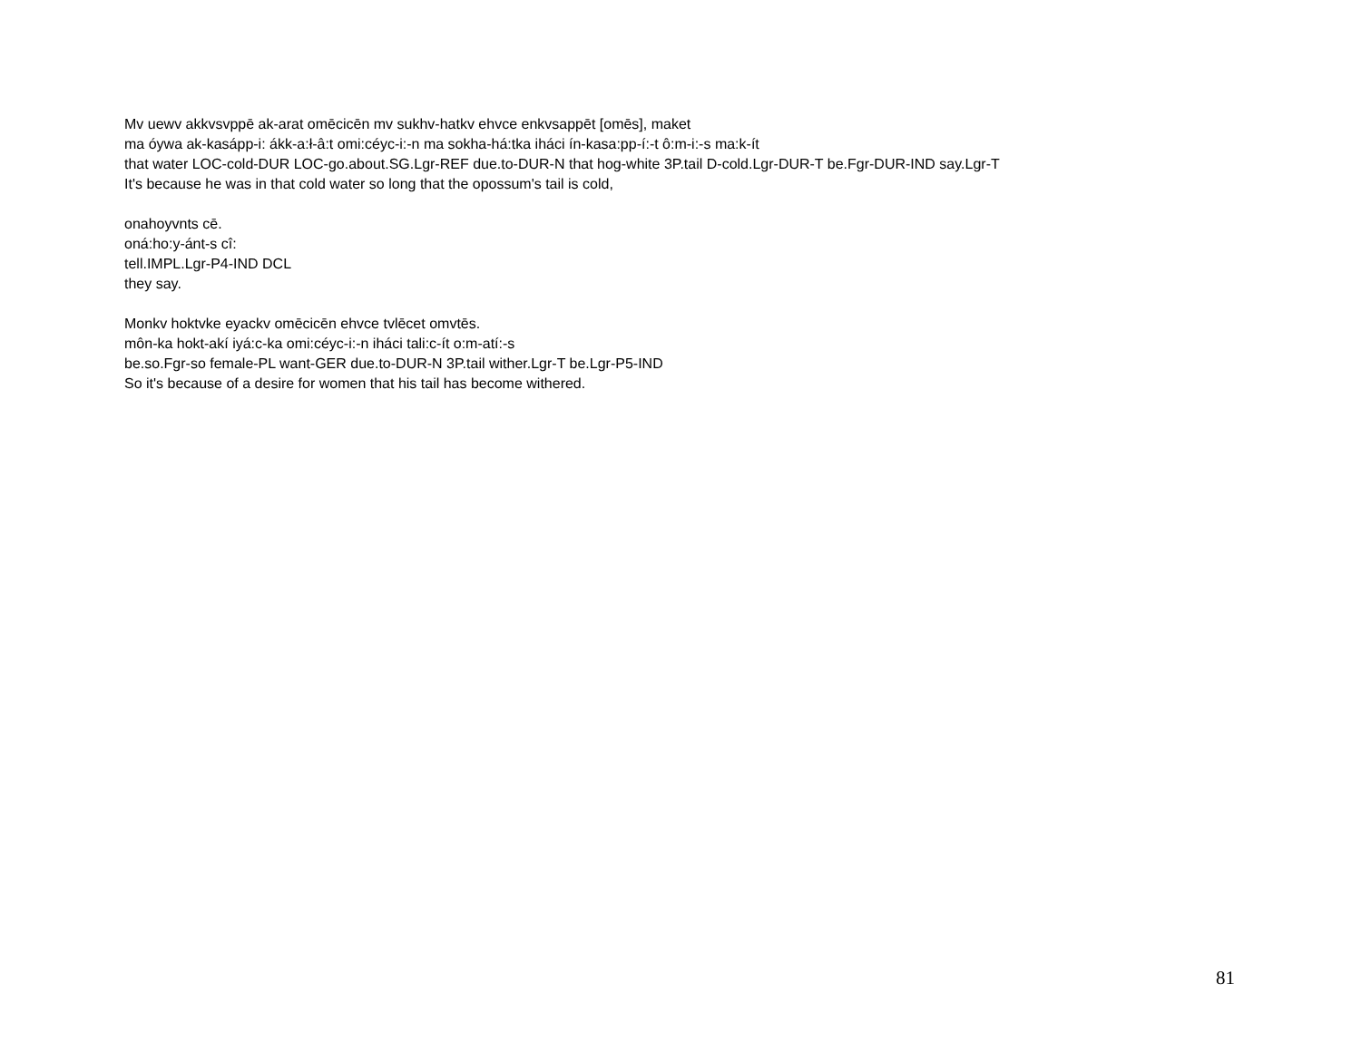Mv uewv akkvsvppē ak-arat omēcicēn mv sukhv-hatkv ehvce enkvsappēt [omēs], maket
ma óywa ak-kasápp-i: ákk-a:ł-â:t omi:céyc-i:-n ma sokha-há:tka iháci ín-kasa:pp-í:-t ô:m-i:-s ma:k-ít
that water LOC-cold-DUR LOC-go.about.SG.Lgr-REF due.to-DUR-N that hog-white 3P.tail D-cold.Lgr-DUR-T be.Fgr-DUR-IND say.Lgr-T
It's because he was in that cold water so long that the opossum's tail is cold,
onahoyvnts cē.
oná:ho:y-ánt-s cî:
tell.IMPL.Lgr-P4-IND DCL
they say.
Monkv hoktvke eyackv omēcicēn ehvce tvlēcet omvtēs.
môn-ka hokt-akí iyá:c-ka omi:céyc-i:-n iháci tali:c-ít o:m-atí:-s
be.so.Fgr-so female-PL want-GER due.to-DUR-N 3P.tail wither.Lgr-T be.Lgr-P5-IND
So it's because of a desire for women that his tail has become withered.
81